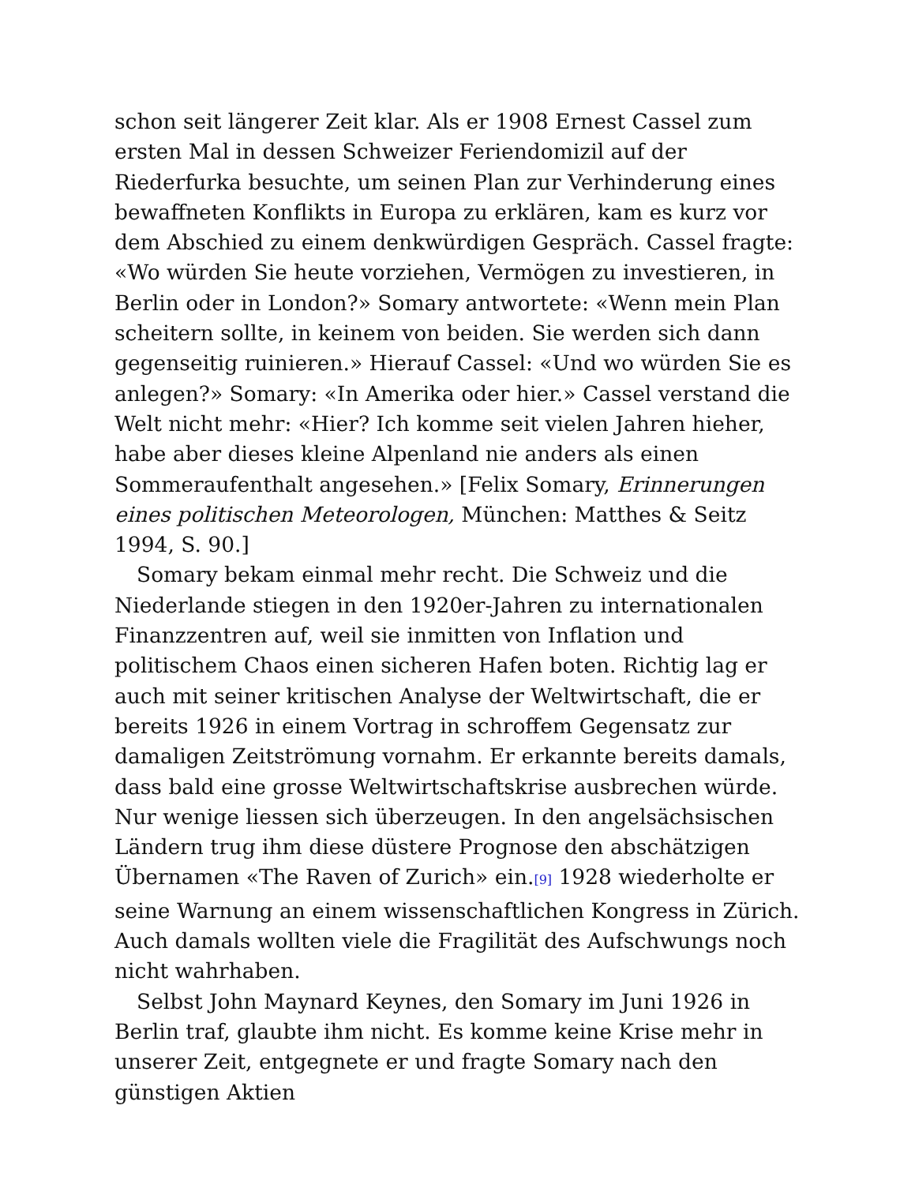schon seit längerer Zeit klar. Als er 1908 Ernest Cassel zum ersten Mal in dessen Schweizer Feriendomizil auf der Riederfurka besuchte, um seinen Plan zur Verhinderung eines bewaffneten Konflikts in Europa zu erklären, kam es kurz vor dem Abschied zu einem denkwürdigen Gespräch. Cassel fragte: «Wo würden Sie heute vorziehen, Vermögen zu investieren, in Berlin oder in London?» Somary antwortete: «Wenn mein Plan scheitern sollte, in keinem von beiden. Sie werden sich dann gegenseitig ruinieren.» Hierauf Cassel: «Und wo würden Sie es anlegen?» Somary: «In Amerika oder hier.» Cassel verstand die Welt nicht mehr: «Hier? Ich komme seit vielen Jahren hieher, habe aber dieses kleine Alpenland nie anders als einen Sommeraufenthalt angesehen.» [Felix Somary, Erinnerungen eines politischen Meteorologen, München: Matthes & Seitz 1994, S. 90.]
Somary bekam einmal mehr recht. Die Schweiz und die Niederlande stiegen in den 1920er-Jahren zu internationalen Finanzzentren auf, weil sie inmitten von Inflation und politischem Chaos einen sicheren Hafen boten. Richtig lag er auch mit seiner kritischen Analyse der Weltwirtschaft, die er bereits 1926 in einem Vortrag in schroffem Gegensatz zur damaligen Zeitströmung vornahm. Er erkannte bereits damals, dass bald eine grosse Weltwirtschaftskrise ausbrechen würde. Nur wenige liessen sich überzeugen. In den angelsächsischen Ländern trug ihm diese düstere Prognose den abschätzigen Übernamen «The Raven of Zurich» ein.<sup>[9]</sup> 1928 wiederholte er seine Warnung an einem wissenschaftlichen Kongress in Zürich. Auch damals wollten viele die Fragilität des Aufschwungs noch nicht wahrhaben.
Selbst John Maynard Keynes, den Somary im Juni 1926 in Berlin traf, glaubte ihm nicht. Es komme keine Krise mehr in unserer Zeit, entgegnete er und fragte Somary nach den günstigen Aktien